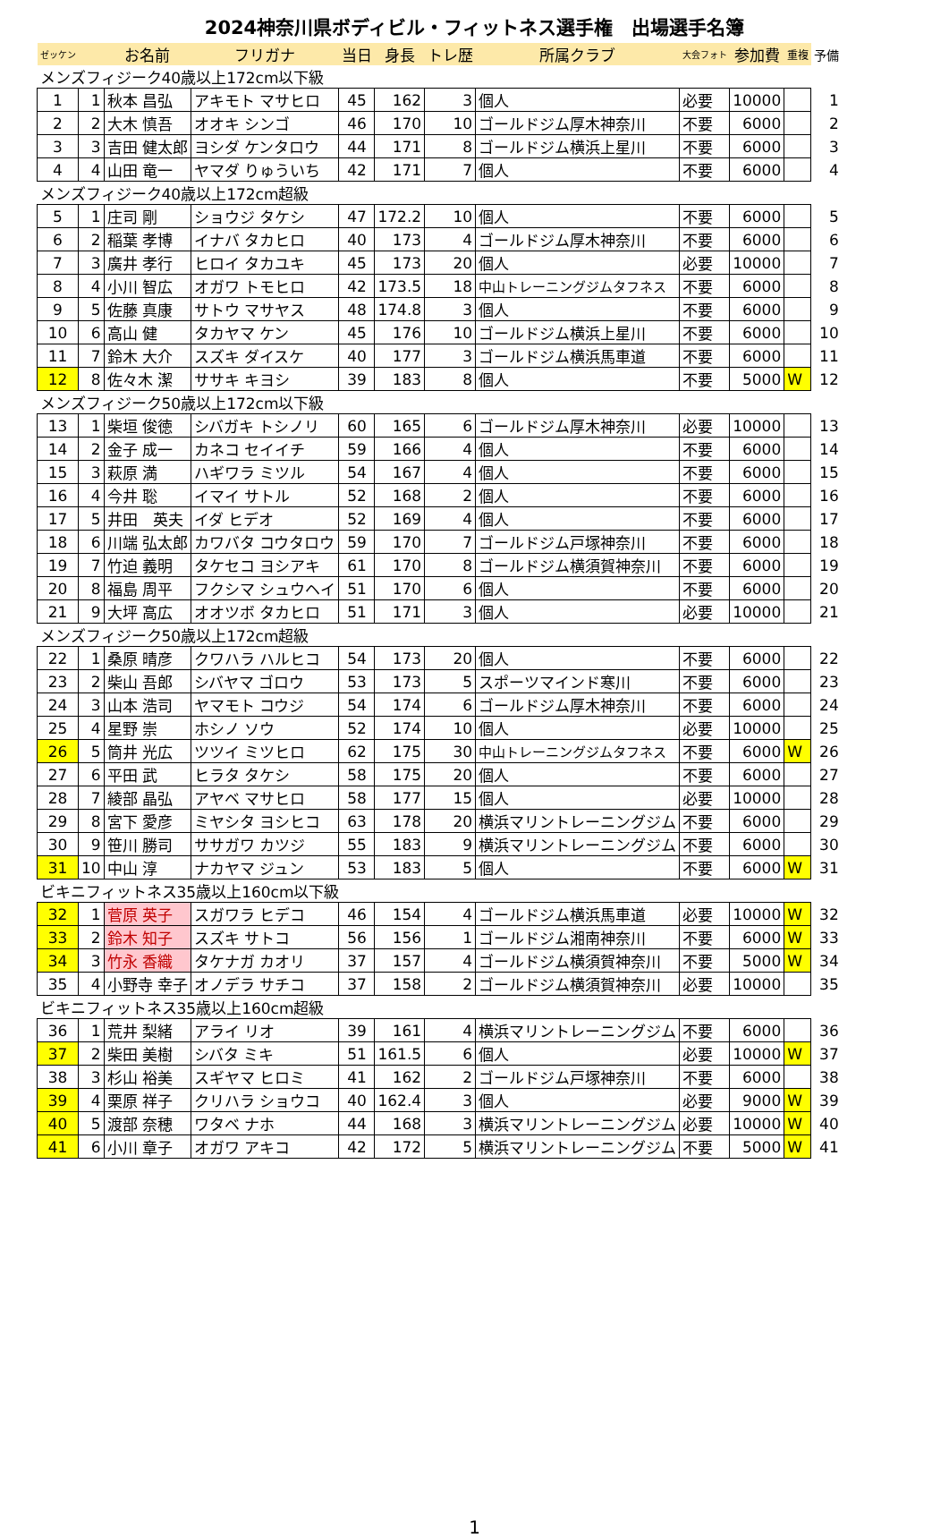2024神奈川県ボディビル・フィットネス選手権　出場選手名簿
| ゼッケン | | お名前 | フリガナ | 当日 | 身長 | トレ歴 | 所属クラブ | 大会フォト | 参加費 | 重複 | 予備 |
| --- | --- | --- | --- | --- | --- | --- | --- | --- | --- | --- | --- |
| メンズフィジーク40歳以上172cm以下級 | | | | | | | | | | | |
| 1 | 1 | 秋本 昌弘 | アキモト マサヒロ | 45 | 162 | 3 | 個人 | 必要 | 10000 | | 1 |
| 2 | 2 | 大木 慎吾 | オオキ シンゴ | 46 | 170 | 10 | ゴールドジム厚木神奈川 | 不要 | 6000 | | 2 |
| 3 | 3 | 吉田 健太郎 | ヨシダ ケンタロウ | 44 | 171 | 8 | ゴールドジム横浜上星川 | 不要 | 6000 | | 3 |
| 4 | 4 | 山田 竜一 | ヤマダ りゅういち | 42 | 171 | 7 | 個人 | 不要 | 6000 | | 4 |
| メンズフィジーク40歳以上172cm超級 | | | | | | | | | | | |
| 5 | 1 | 庄司 剛 | ショウジ タケシ | 47 | 172.2 | 10 | 個人 | 不要 | 6000 | | 5 |
| 6 | 2 | 稲葉 孝博 | イナバ タカヒロ | 40 | 173 | 4 | ゴールドジム厚木神奈川 | 不要 | 6000 | | 6 |
| 7 | 3 | 廣井 孝行 | ヒロイ タカユキ | 45 | 173 | 20 | 個人 | 必要 | 10000 | | 7 |
| 8 | 4 | 小川 智広 | オガワ トモヒロ | 42 | 173.5 | 18 | 中山トレーニングジムタフネス | 不要 | 6000 | | 8 |
| 9 | 5 | 佐藤 真康 | サトウ マサヤス | 48 | 174.8 | 3 | 個人 | 不要 | 6000 | | 9 |
| 10 | 6 | 高山 健 | タカヤマ ケン | 45 | 176 | 10 | ゴールドジム横浜上星川 | 不要 | 6000 | | 10 |
| 11 | 7 | 鈴木 大介 | スズキ ダイスケ | 40 | 177 | 3 | ゴールドジム横浜馬車道 | 不要 | 6000 | | 11 |
| 12 | 8 | 佐々木 潔 | ササキ キヨシ | 39 | 183 | 8 | 個人 | 不要 | 5000 | W | 12 |
| メンズフィジーク50歳以上172cm以下級 | | | | | | | | | | | |
| 13 | 1 | 柴垣 俊徳 | シバガキ トシノリ | 60 | 165 | 6 | ゴールドジム厚木神奈川 | 必要 | 10000 | | 13 |
| 14 | 2 | 金子 成一 | カネコ セイイチ | 59 | 166 | 4 | 個人 | 不要 | 6000 | | 14 |
| 15 | 3 | 萩原 満 | ハギワラ ミツル | 54 | 167 | 4 | 個人 | 不要 | 6000 | | 15 |
| 16 | 4 | 今井 聡 | イマイ サトル | 52 | 168 | 2 | 個人 | 不要 | 6000 | | 16 |
| 17 | 5 | 井田 英夫 | イダ ヒデオ | 52 | 169 | 4 | 個人 | 不要 | 6000 | | 17 |
| 18 | 6 | 川端 弘太郎 | カワバタ コウタロウ | 59 | 170 | 7 | ゴールドジム戸塚神奈川 | 不要 | 6000 | | 18 |
| 19 | 7 | 竹迫 義明 | タケセコ ヨシアキ | 61 | 170 | 8 | ゴールドジム横須賀神奈川 | 不要 | 6000 | | 19 |
| 20 | 8 | 福島 周平 | フクシマ シュウヘイ | 51 | 170 | 6 | 個人 | 不要 | 6000 | | 20 |
| 21 | 9 | 大坪 高広 | オオツボ タカヒロ | 51 | 171 | 3 | 個人 | 必要 | 10000 | | 21 |
| メンズフィジーク50歳以上172cm超級 | | | | | | | | | | | |
| 22 | 1 | 桑原 晴彦 | クワハラ ハルヒコ | 54 | 173 | 20 | 個人 | 不要 | 6000 | | 22 |
| 23 | 2 | 柴山 吾郎 | シバヤマ ゴロウ | 53 | 173 | 5 | スポーツマインド寒川 | 不要 | 6000 | | 23 |
| 24 | 3 | 山本 浩司 | ヤマモト コウジ | 54 | 174 | 6 | ゴールドジム厚木神奈川 | 不要 | 6000 | | 24 |
| 25 | 4 | 星野 崇 | ホシノ ソウ | 52 | 174 | 10 | 個人 | 必要 | 10000 | | 25 |
| 26 | 5 | 筒井 光広 | ツツイ ミツヒロ | 62 | 175 | 30 | 中山トレーニングジムタフネス | 不要 | 6000 | W | 26 |
| 27 | 6 | 平田 武 | ヒラタ タケシ | 58 | 175 | 20 | 個人 | 不要 | 6000 | | 27 |
| 28 | 7 | 綾部 晶弘 | アヤベ マサヒロ | 58 | 177 | 15 | 個人 | 必要 | 10000 | | 28 |
| 29 | 8 | 宮下 愛彦 | ミヤシタ ヨシヒコ | 63 | 178 | 20 | 横浜マリントレーニングジム | 不要 | 6000 | | 29 |
| 30 | 9 | 笹川 勝司 | ササガワ カツジ | 55 | 183 | 9 | 横浜マリントレーニングジム | 不要 | 6000 | | 30 |
| 31 | 10 | 中山 淳 | ナカヤマ ジュン | 53 | 183 | 5 | 個人 | 不要 | 6000 | W | 31 |
| ビキニフィットネス35歳以上160cm以下級 | | | | | | | | | | | |
| 32 | 1 | 菅原 英子 | スガワラ ヒデコ | 46 | 154 | 4 | ゴールドジム横浜馬車道 | 必要 | 10000 | W | 32 |
| 33 | 2 | 鈴木 知子 | スズキ サトコ | 56 | 156 | 1 | ゴールドジム湘南神奈川 | 不要 | 6000 | W | 33 |
| 34 | 3 | 竹永 香織 | タケナガ カオリ | 37 | 157 | 4 | ゴールドジム横須賀神奈川 | 不要 | 5000 | W | 34 |
| 35 | 4 | 小野寺 幸子 | オノデラ サチコ | 37 | 158 | 2 | ゴールドジム横須賀神奈川 | 必要 | 10000 | | 35 |
| ビキニフィットネス35歳以上160cm超級 | | | | | | | | | | | |
| 36 | 1 | 荒井 梨緒 | アライ リオ | 39 | 161 | 4 | 横浜マリントレーニングジム | 不要 | 6000 | | 36 |
| 37 | 2 | 柴田 美樹 | シバタ ミキ | 51 | 161.5 | 6 | 個人 | 必要 | 10000 | W | 37 |
| 38 | 3 | 杉山 裕美 | スギヤマ ヒロミ | 41 | 162 | 2 | ゴールドジム戸塚神奈川 | 不要 | 6000 | | 38 |
| 39 | 4 | 栗原 祥子 | クリハラ ショウコ | 40 | 162.4 | 3 | 個人 | 必要 | 9000 | W | 39 |
| 40 | 5 | 渡部 奈穂 | ワタベ ナホ | 44 | 168 | 3 | 横浜マリントレーニングジム | 必要 | 10000 | W | 40 |
| 41 | 6 | 小川 章子 | オガワ アキコ | 42 | 172 | 5 | 横浜マリントレーニングジム | 不要 | 5000 | W | 41 |
1